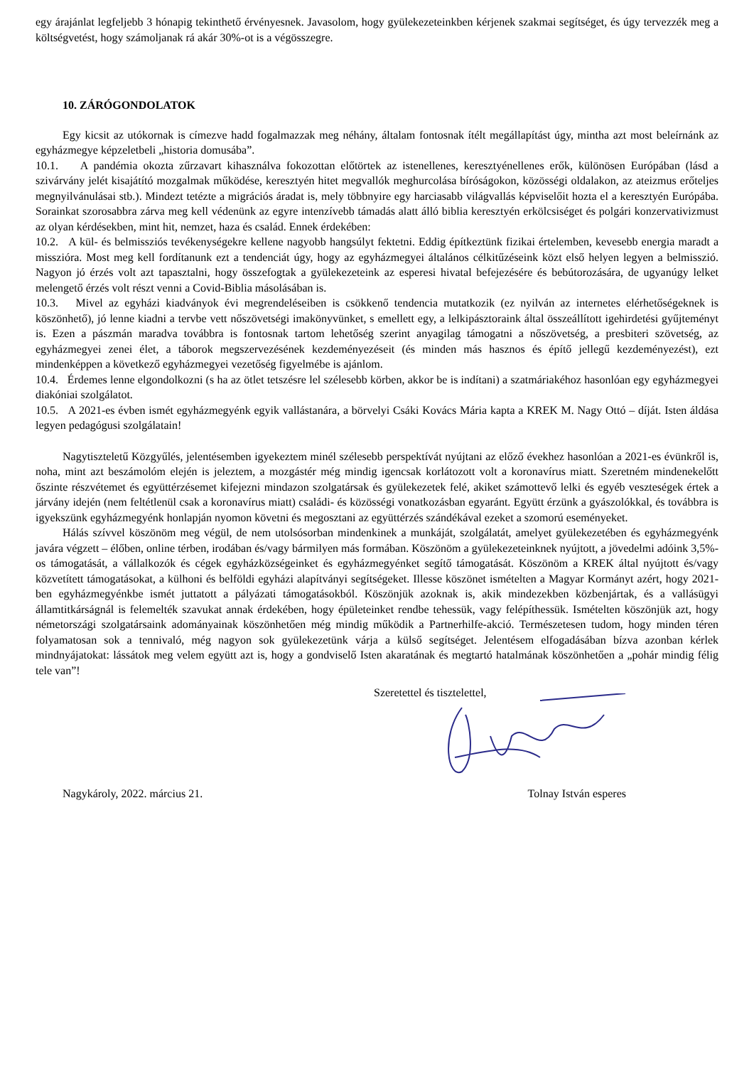egy árajánlat legfeljebb 3 hónapig tekinthető érvényesnek. Javasolom, hogy gyülekezeteinkben kérjenek szakmai segítséget, és úgy tervezzék meg a költségvetést, hogy számoljanak rá akár 30%-ot is a végösszegre.
10. ZÁRÓGONDOLATOK
Egy kicsit az utókornak is címezve hadd fogalmazzak meg néhány, általam fontosnak ítélt megállapítást úgy, mintha azt most beleírnánk az egyházmegye képzeletbeli „historia domusába”.
10.1. A pandémia okozta zűrzavart kihasználva fokozottan előtörtek az istenellenes, keresztyénellenes erők, különösen Európában (lásd a szivárvány jelét kisajátító mozgalmak működése, keresztyén hitet megvallók meghurcolása bíróságokon, közösségi oldalakon, az ateizmus erőteljes megnyilvánulásai stb.). Mindezt tetézte a migrációs áradat is, mely többnyire egy harciasabb világvallás képviselőit hozta el a keresztyén Európába. Sorainkat szorosabbra zárva meg kell védenünk az egyre intenzívebb támadás alatt álló biblia keresztyén erkölcsiséget és polgári konzervativizmust az olyan kérdésekben, mint hit, nemzet, haza és család. Ennek érdekében:
10.2. A kül- és belmissziós tevékenységekre kellene nagyobb hangsúlyt fektetni. Eddig építkeztünk fizikai értelemben, kevesebb energia maradt a misszióra. Most meg kell fordítanunk ezt a tendenciát úgy, hogy az egyházmegyei általános célkitűzéseink közt első helyen legyen a belmisszió. Nagyon jó érzés volt azt tapasztalni, hogy összefogtak a gyülekezeteink az esperesi hivatal befejezésére és bebútorozására, de ugyanúgy lelket melengető érzés volt részt venni a Covid-Biblia másolásában is.
10.3. Mivel az egyházi kiadványok évi megrendeléseiben is csökkenő tendencia mutatkozik (ez nyilván az internetes elérhetőségeknek is köszönhető), jó lenne kiadni a tervbe vett nőszövetségi imakönyvünket, s emellett egy, a lelkipásztoraink által összeállított igehirdetési gyűjteményt is. Ezen a pászmán maradva továbbra is fontosnak tartom lehetőség szerint anyagilag támogatni a nőszövetség, a presbiteri szövetség, az egyházmegyei zenei élet, a táborok megszervezésének kezdeményezéseit (és minden más hasznos és építő jellegű kezdeményezést), ezt mindenképpen a következő egyházmegyei vezetőség figyelmébe is ajánlom.
10.4. Érdemes lenne elgondolkozni (s ha az ötlet tetszésre lel szélesebb körben, akkor be is indítani) a szatmáriakéhoz hasonlóan egy egyházmegyei diakóniai szolgálatot.
10.5. A 2021-es évben ismét egyházmegyénk egyik vallástanára, a börvelyi Csáki Kovács Mária kapta a KREK M. Nagy Ottó – díját. Isten áldása legyen pedagógusi szolgálatain!
Nagytiszteletű Közgyűlés, jelentésemben igyekeztem minél szélesebb perspektívát nyújtani az előző évekhez hasonlóan a 2021-es évünkről is, noha, mint azt beszámolóm elején is jeleztem, a mozgástér még mindig igencsak korlátozott volt a koronavírus miatt. Szeretném mindenekelőtt őszinte részvétemet és együttérzésemet kifejezni mindazon szolgatársak és gyülekezetek felé, akiket számottevő lelki és egyéb veszteségek értek a járvány idején (nem feltétlenül csak a koronavírus miatt) családi- és közösségi vonatkozásban egyaránt. Együtt érzünk a gyászolókkal, és továbbra is igyekszünk egyházmegyénk honlapján nyomon követni és megosztani az együttérzés szándékával ezeket a szomorú eseményeket.
Hálás szívvel köszönöm meg végül, de nem utolsósorban mindenkinek a munkáját, szolgálatát, amelyet gyülekezetében és egyházmegyénk javára végzett – élőben, online térben, irodában és/vagy bármilyen más formában. Köszönöm a gyülekezeteinknek nyújtott, a jövedelmi adóink 3,5%-os támogatását, a vállalkozók és cégek egyházközségeinket és egyházmegyénket segítő támogatását. Köszönöm a KREK által nyújtott és/vagy közvetített támogatásokat, a külhoni és belföldi egyházi alapítványi segítségeket. Illesse köszönet ismételten a Magyar Kormányt azért, hogy 2021-ben egyházmegyénkbe ismét juttatott a pályázati támogatásokból. Köszönjük azoknak is, akik mindezekben közbenjártak, és a vallásügyi államtitkárságnál is felemelték szavukat annak érdekében, hogy épületeinket rendbe tehessük, vagy felépíthessük. Ismételten köszönjük azt, hogy németországi szolgatársaink adományainak köszönhetően még mindig működik a Partnerhilfe-akció. Természetesen tudom, hogy minden téren folyamatosan sok a tennivaló, még nagyon sok gyülekezetünk várja a külső segítséget. Jelentésem elfogadásában bízva azonban kérlek mindnyájatokat: lássátok meg velem együtt azt is, hogy a gondviselő Isten akaratának és megtartó hatalmának köszönhetően a „pohár mindig félig tele van”!
Szeretettel és tisztelettel,
Nagykároly, 2022. március 21. Tolnay István esperes